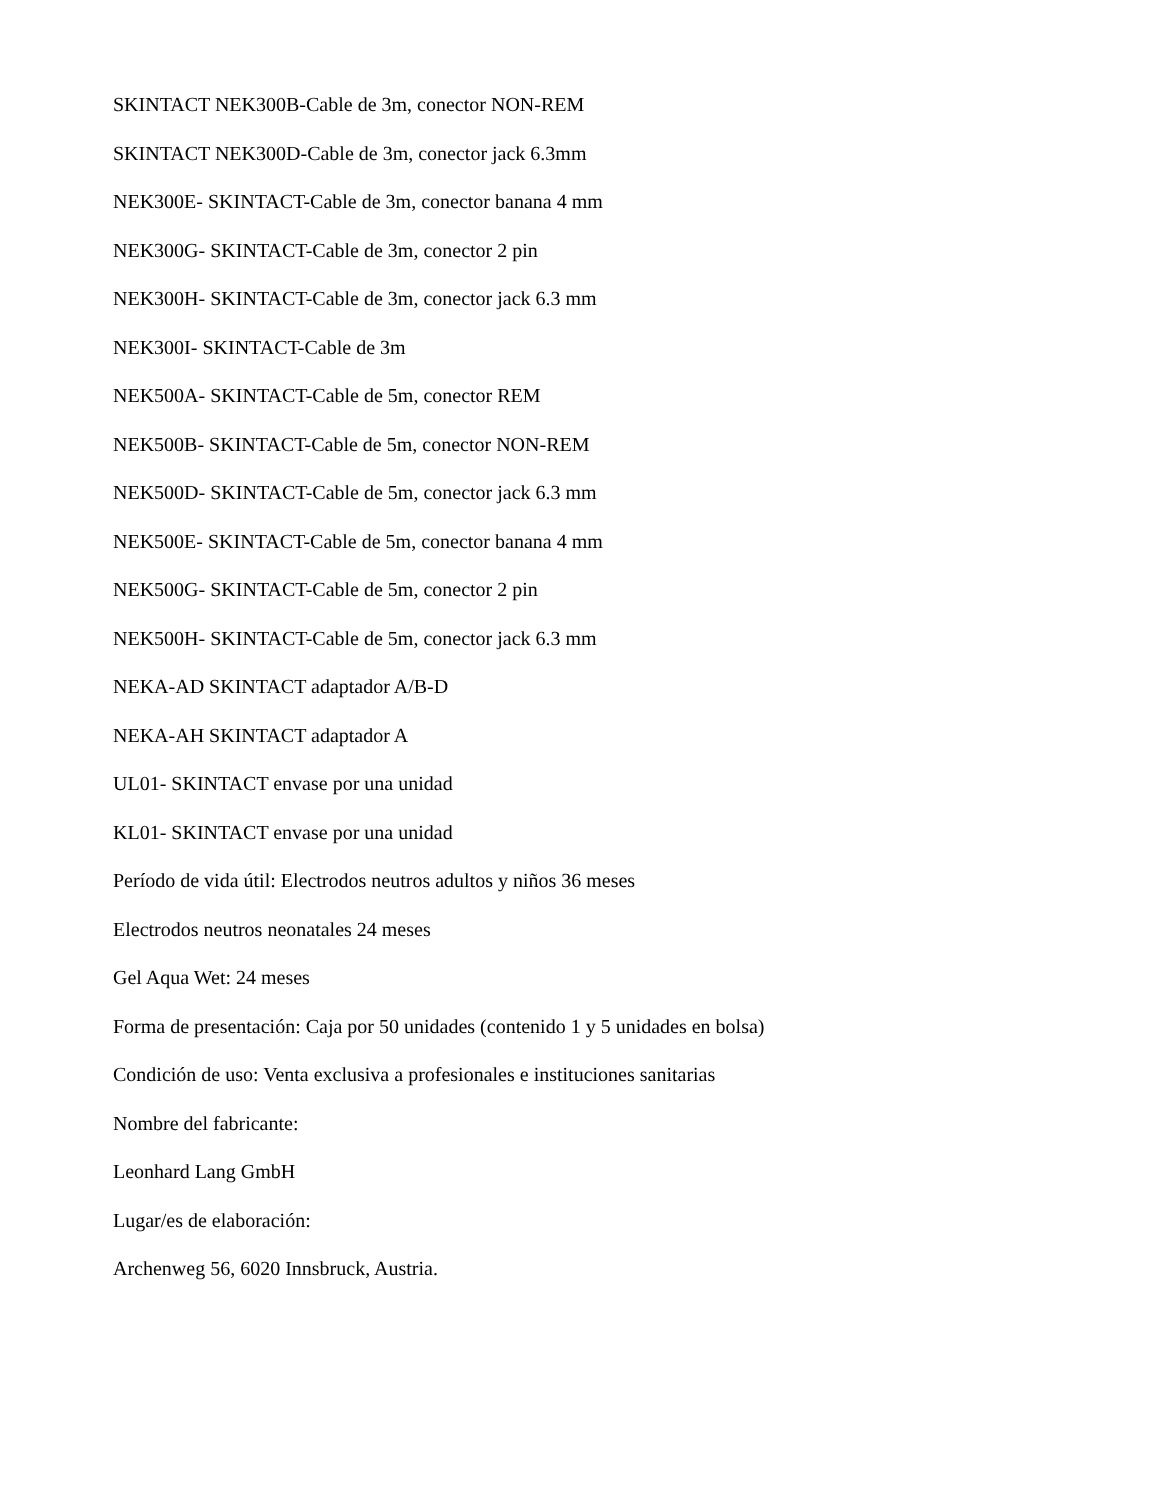SKINTACT NEK300B-Cable de 3m, conector NON-REM
SKINTACT NEK300D-Cable de 3m, conector jack 6.3mm
NEK300E- SKINTACT-Cable de 3m, conector banana 4 mm
NEK300G- SKINTACT-Cable de 3m, conector 2 pin
NEK300H- SKINTACT-Cable de 3m, conector jack 6.3 mm
NEK300I- SKINTACT-Cable de 3m
NEK500A- SKINTACT-Cable de 5m, conector REM
NEK500B- SKINTACT-Cable de 5m, conector NON-REM
NEK500D- SKINTACT-Cable de 5m, conector jack 6.3 mm
NEK500E- SKINTACT-Cable de 5m, conector banana 4 mm
NEK500G- SKINTACT-Cable de 5m, conector 2 pin
NEK500H- SKINTACT-Cable de 5m, conector jack 6.3 mm
NEKA-AD SKINTACT adaptador A/B-D
NEKA-AH SKINTACT adaptador A
UL01- SKINTACT envase por una unidad
KL01- SKINTACT envase por una unidad
Período de vida útil: Electrodos neutros adultos y niños 36 meses
Electrodos neutros neonatales 24 meses
Gel Aqua Wet: 24 meses
Forma de presentación: Caja por 50 unidades (contenido 1 y 5 unidades en bolsa)
Condición de uso: Venta exclusiva a profesionales e instituciones sanitarias
Nombre del fabricante:
Leonhard Lang GmbH
Lugar/es de elaboración:
Archenweg 56, 6020 Innsbruck, Austria.